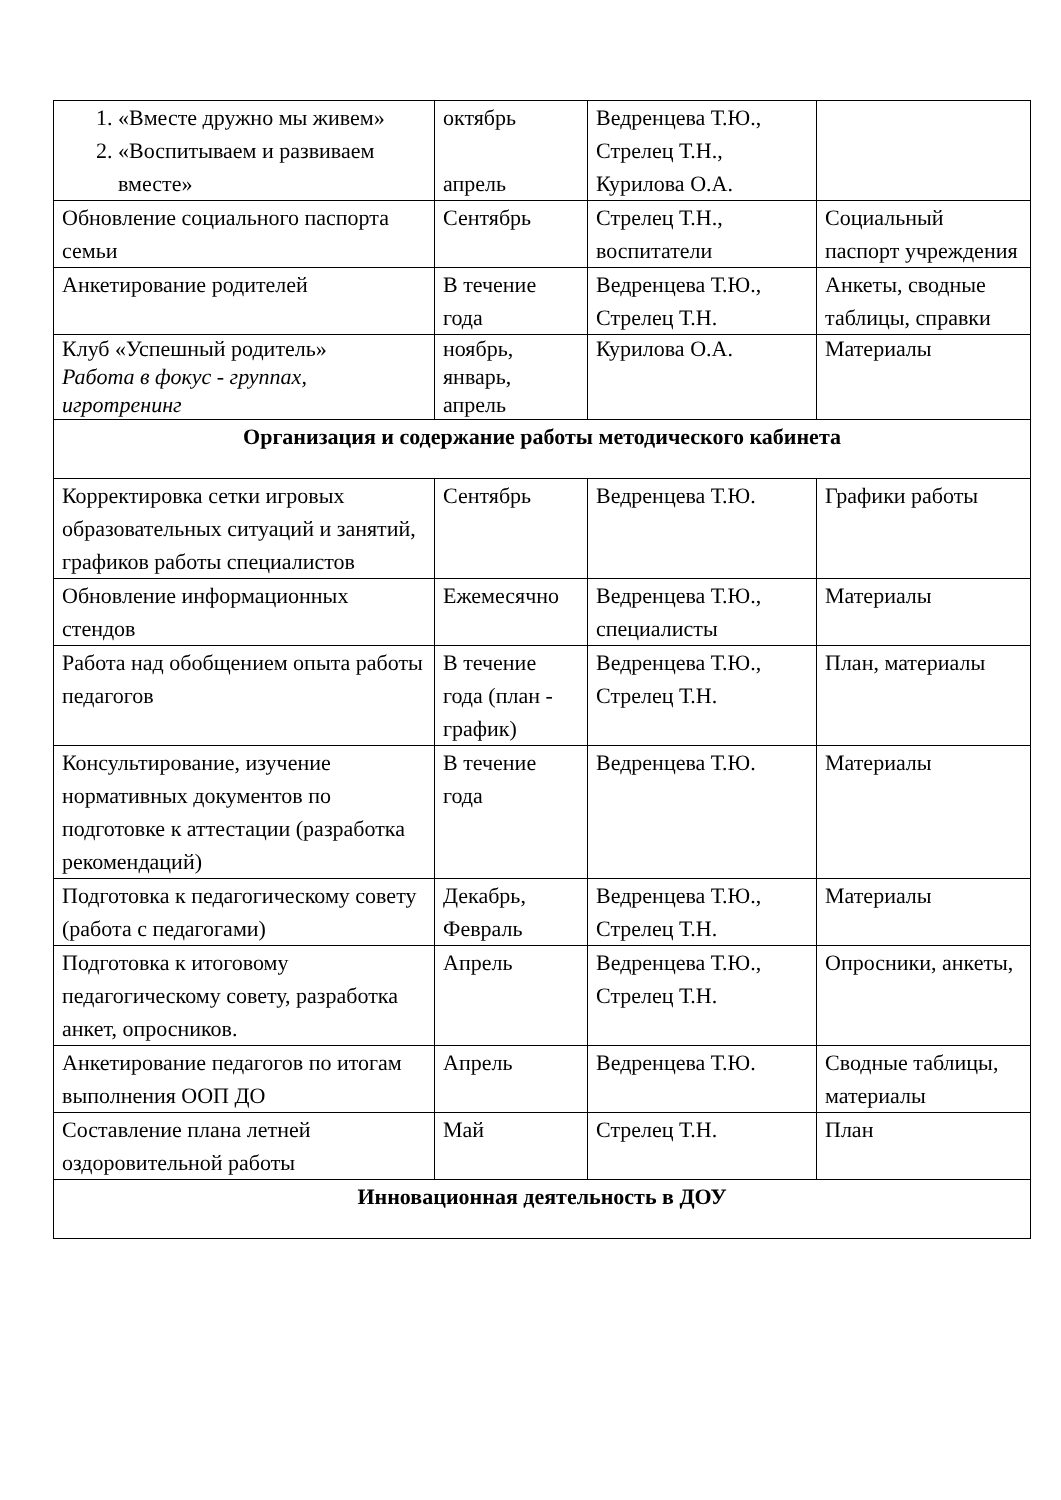| 1. «Вместе дружно мы живем» 2. «Воспитываем и развиваем вместе» | октябрь апрель | Ведренцева Т.Ю., Стрелец Т.Н., Курилова О.А. | |
| Обновление социального паспорта семьи | Сентябрь | Стрелец Т.Н., воспитатели | Социальный паспорт учреждения |
| Анкетирование родителей | В течение года | Ведренцева Т.Ю., Стрелец Т.Н. | Анкеты, сводные таблицы, справки |
| Клуб «Успешный родитель» Работа в фокус - группах, игротренинг | ноябрь, январь, апрель | Курилова О.А. | Материалы |
| Организация и содержание работы методического кабинета | | | |
| Корректировка сетки игровых образовательных ситуаций и занятий, графиков работы специалистов | Сентябрь | Ведренцева Т.Ю. | Графики работы |
| Обновление информационных стендов | Ежемесячно | Ведренцева Т.Ю., специалисты | Материалы |
| Работа над обобщением опыта работы педагогов | В течение года (план - график) | Ведренцева Т.Ю., Стрелец Т.Н. | План, материалы |
| Консультирование, изучение нормативных документов по подготовке к аттестации (разработка рекомендаций) | В течение года | Ведренцева Т.Ю. | Материалы |
| Подготовка к педагогическому совету (работа с педагогами) | Декабрь, Февраль | Ведренцева Т.Ю., Стрелец Т.Н. | Материалы |
| Подготовка к итоговому педагогическому совету, разработка анкет, опросников. | Апрель | Ведренцева Т.Ю., Стрелец Т.Н. | Опросники, анкеты, |
| Анкетирование педагогов по итогам выполнения ООП ДО | Апрель | Ведренцева Т.Ю. | Сводные таблицы, материалы |
| Составление плана летней оздоровительной работы | Май | Стрелец Т.Н. | План |
| Инновационная деятельность в ДОУ | | | |